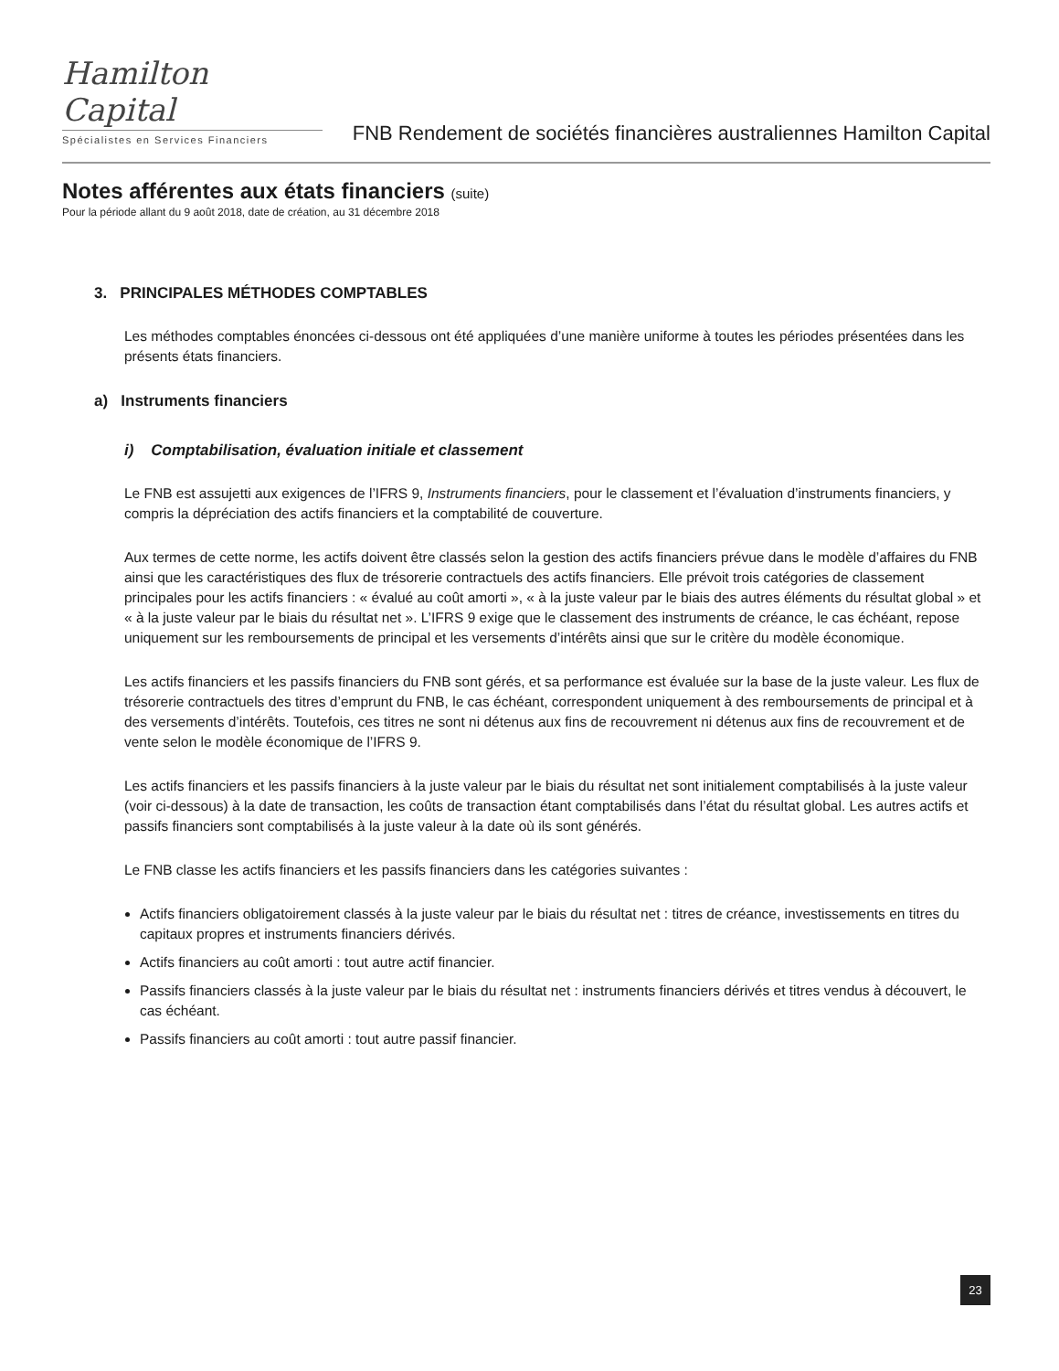Hamilton Capital
Spécialistes en Services Financiers
FNB Rendement de sociétés financières australiennes Hamilton Capital
Notes afférentes aux états financiers (suite)
Pour la période allant du 9 août 2018, date de création, au 31 décembre 2018
3. PRINCIPALES MÉTHODES COMPTABLES
Les méthodes comptables énoncées ci-dessous ont été appliquées d’une manière uniforme à toutes les périodes présentées dans les présents états financiers.
a) Instruments financiers
i) Comptabilisation, évaluation initiale et classement
Le FNB est assujetti aux exigences de l’IFRS 9, Instruments financiers, pour le classement et l’évaluation d’instruments financiers, y compris la dépréciation des actifs financiers et la comptabilité de couverture.
Aux termes de cette norme, les actifs doivent être classés selon la gestion des actifs financiers prévue dans le modèle d’affaires du FNB ainsi que les caractéristiques des flux de trésorerie contractuels des actifs financiers. Elle prévoit trois catégories de classement principales pour les actifs financiers : « évalué au coût amorti », « à la juste valeur par le biais des autres éléments du résultat global » et « à la juste valeur par le biais du résultat net ». L’IFRS 9 exige que le classement des instruments de créance, le cas échéant, repose uniquement sur les remboursements de principal et les versements d’intérêts ainsi que sur le critère du modèle économique.
Les actifs financiers et les passifs financiers du FNB sont gérés, et sa performance est évaluée sur la base de la juste valeur. Les flux de trésorerie contractuels des titres d’emprunt du FNB, le cas échéant, correspondent uniquement à des remboursements de principal et à des versements d’intérêts. Toutefois, ces titres ne sont ni détenus aux fins de recouvrement ni détenus aux fins de recouvrement et de vente selon le modèle économique de l’IFRS 9.
Les actifs financiers et les passifs financiers à la juste valeur par le biais du résultat net sont initialement comptabilisés à la juste valeur (voir ci-dessous) à la date de transaction, les coûts de transaction étant comptabilisés dans l’état du résultat global. Les autres actifs et passifs financiers sont comptabilisés à la juste valeur à la date où ils sont générés.
Le FNB classe les actifs financiers et les passifs financiers dans les catégories suivantes :
Actifs financiers obligatoirement classés à la juste valeur par le biais du résultat net : titres de créance, investissements en titres du capitaux propres et instruments financiers dérivés.
Actifs financiers au coût amorti : tout autre actif financier.
Passifs financiers classés à la juste valeur par le biais du résultat net : instruments financiers dérivés et titres vendus à découvert, le cas échéant.
Passifs financiers au coût amorti : tout autre passif financier.
23